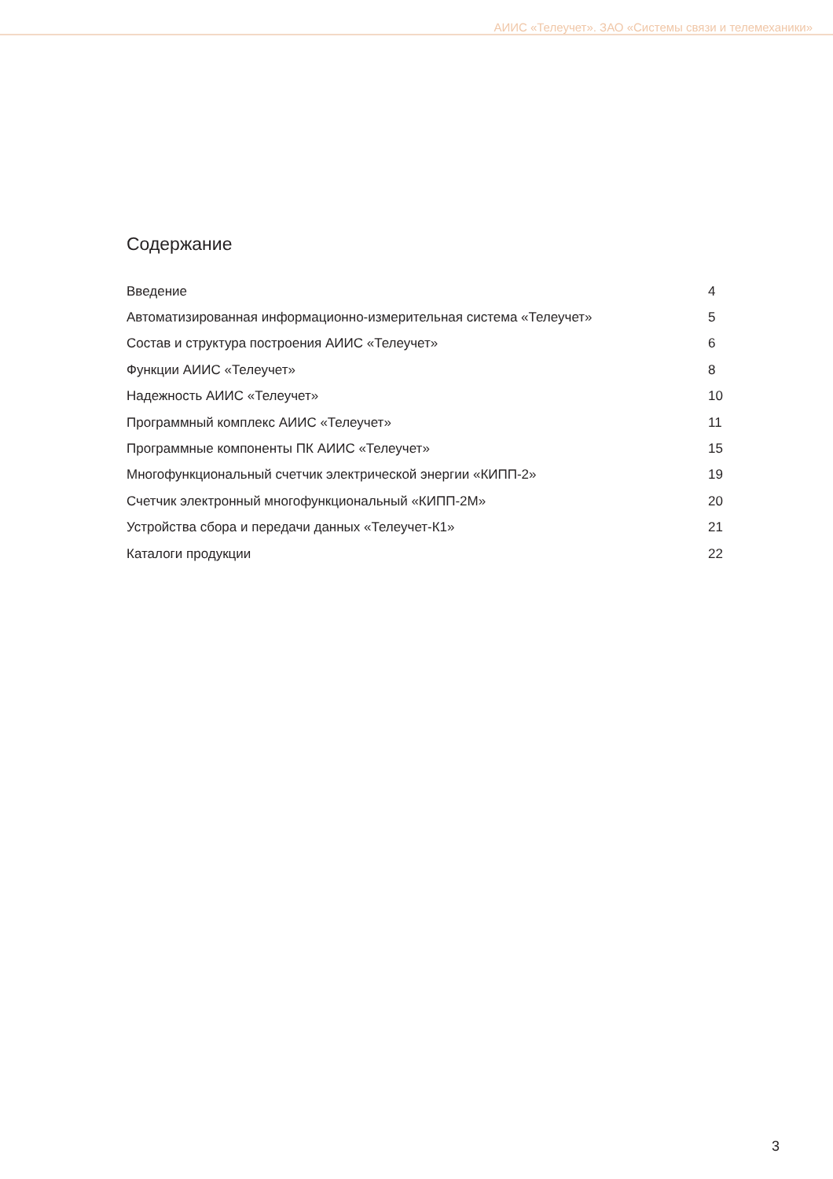АИИС «Телеучет». ЗАО «Системы связи и телемеханики»
Содержание
| Введение | 4 |
| Автоматизированная информационно-измерительная система «Телеучет» | 5 |
| Состав и структура построения АИИС «Телеучет» | 6 |
| Функции АИИС «Телеучет» | 8 |
| Надежность АИИС «Телеучет» | 10 |
| Программный комплекс АИИС «Телеучет» | 11 |
| Программные компоненты ПК АИИС «Телеучет» | 15 |
| Многофункциональный счетчик электрической энергии «КИПП-2» | 19 |
| Счетчик электронный многофункциональный «КИПП-2М» | 20 |
| Устройства сбора и передачи данных «Телеучет-К1» | 21 |
| Каталоги продукции | 22 |
3